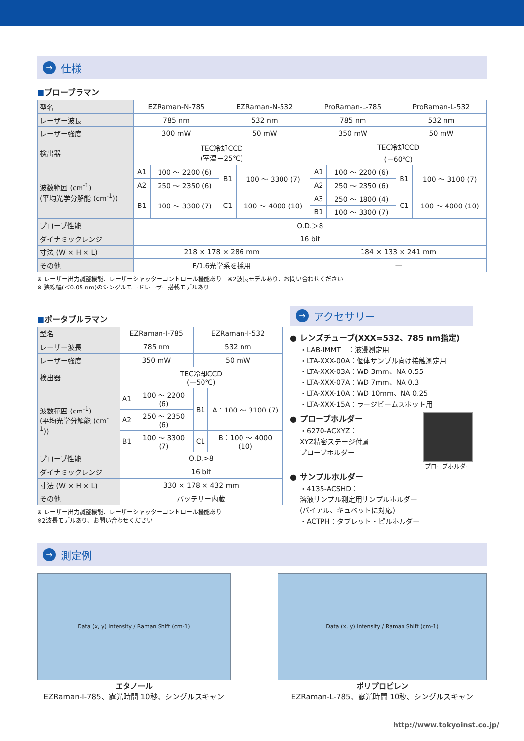→ 仕様
■プローブラマン
| 型名 | EZRaman-N-785 | | EZRaman-N-532 | | ProRaman-L-785 | | ProRaman-L-532 | |
| レーザー波長 | 785 nm | | 532 nm | | 785 nm | | 532 nm | |
| レーザー強度 | 300 mW | | 50 mW | | 350 mW | | 50 mW | |
| 検出器 | TEC冷却CCD (室温－25℃) | | | | TEC冷却CCD (－60℃) | | | |
| 波数範囲 (cm<sup>-1</sup>) (平均光学分解能 (cm<sup>-1</sup>)) | A1 | 100 ～ 2200 (6) | B1 | 100 ～ 3300 (7) | A1 | 100 ～ 2200 (6) | B1 | 100 ～ 3100 (7) |
| | A2 | 250 ～ 2350 (6) | | | A2 | 250 ～ 2350 (6) | | |
| | B1 | 100 ～ 3300 (7) | C1 | 100 ～ 4000 (10) | A3 | 250 ～ 1800 (4) | C1 | 100 ～ 4000 (10) |
| | | | | | B1 | 100 ～ 3300 (7) | | |
| プローブ性能 | O.D.＞8 | | | | | | | |
| ダイナミックレンジ | 16 bit | | | | | | | |
| 寸法 (W × H × L) | 218 × 178 × 286 mm | | | | 184 × 133 × 241 mm | | | |
| その他 | F/1.6光学系を採用 | | | | — | | | |
※ レーザー出力調整機能、レーザーシャッターコントロール機能あり　※2波長モデルあり、お問い合わせください
※ 狭線幅(＜0.05 nm)のシングルモードレーザー搭載モデルあり
■ポータブルラマン
| 型名 | EZRaman-I-785 | | EZRaman-I-532 | |
| レーザー波長 | 785 nm | | 532 nm | |
| レーザー強度 | 350 mW | | 50 mW | |
| 検出器 | TEC冷却CCD (—50℃) | | | |
| 波数範囲 (cm<sup>-1</sup>) (平均光学分解能 (cm<sup>-1</sup>)) | A1 | 100 ～ 2200 (6) | B1 | A：100 ～ 3100 (7) |
| | A2 | 250 ～ 2350 (6) | | |
| | B1 | 100 ～ 3300 (7) | C1 | B：100 ～ 4000 (10) |
| プローブ性能 | O.D.>8 | | | |
| ダイナミックレンジ | 16 bit | | | |
| 寸法 (W × H × L) | 330 × 178 × 432 mm | | | |
| その他 | バッテリー内蔵 | | | |
※ レーザー出力調整機能、レーザーシャッターコントロール機能あり
※2波長モデルあり、お問い合わせください
→ アクセサリー
● レンズチューブ(XXX=532、785 nm指定)
・LAB-IMMT　：液浸測定用
・LTA-XXX-00A：個体サンプル向け接触測定用
・LTA-XXX-03A：WD 3mm、NA 0.55
・LTA-XXX-07A：WD 7mm、NA 0.3
・LTA-XXX-10A：WD 10mm、NA 0.25
・LTA-XXX-15A：ラージビームスポット用
● プローブホルダー
・6270-ACXYZ：
XYZ精密ステージ付属
プローブホルダー
プローブホルダー
● サンプルホルダー
・4135-ACSHD：
溶液サンプル測定用サンプルホルダー
(バイアル、キュベットに対応)
・ACTPH：タブレット・ピルホルダー
→ 測定例
Data (x, y) Intensity / Raman Shift (cm-1)
エタノール
EZRaman-I-785、露光時間 10秒、シングルスキャン
Data (x, y) Intensity / Raman Shift (cm-1)
ポリプロピレン
EZRaman-L-785、露光時間 10秒、シングルスキャン
http://www.tokyoinst.co.jp/